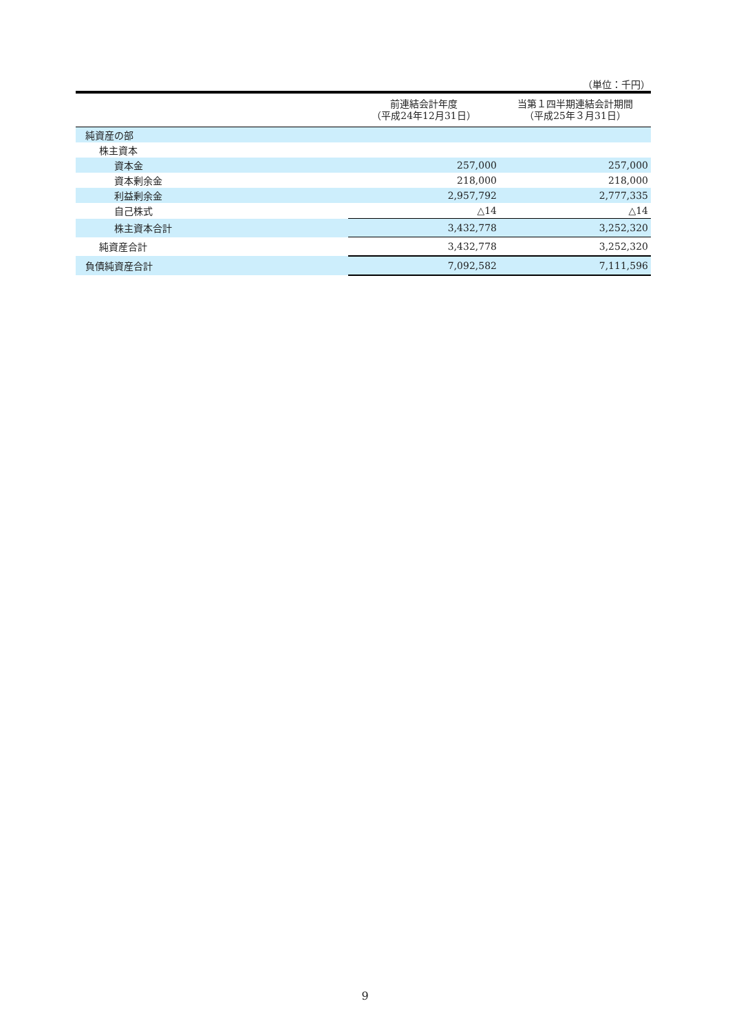（単位：千円）
| | 前連結会計年度 （平成24年12月31日） | 当第１四半期連結会計期間 （平成25年３月31日） |
| --- | --- | --- |
| 純資産の部 | | |
| 株主資本 | | |
| 資本金 | 257,000 | 257,000 |
| 資本剰余金 | 218,000 | 218,000 |
| 利益剰余金 | 2,957,792 | 2,777,335 |
| 自己株式 | △14 | △14 |
| 株主資本合計 | 3,432,778 | 3,252,320 |
| 純資産合計 | 3,432,778 | 3,252,320 |
| 負債純資産合計 | 7,092,582 | 7,111,596 |
9